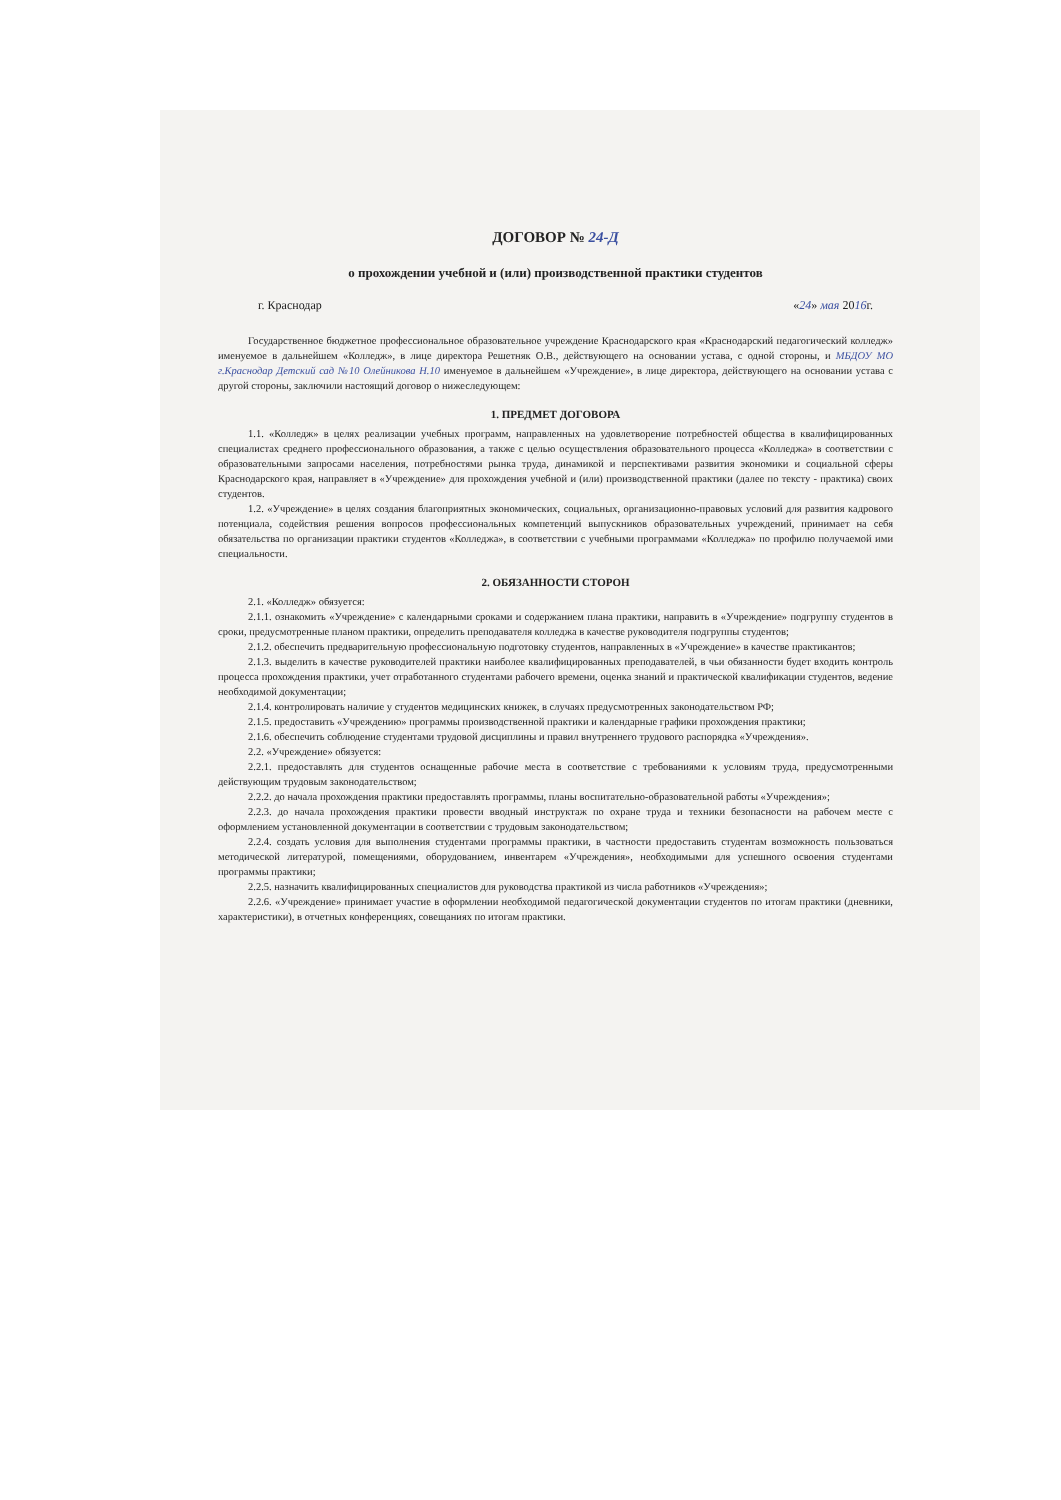ДОГОВОР № 24-Д
о прохождении учебной и (или) производственной практики студентов
г. Краснодар «24» мая 2016г.
Государственное бюджетное профессиональное образовательное учреждение Краснодарского края «Краснодарский педагогический колледж» именуемое в дальнейшем «Колледж», в лице директора Решетняк О.В., действующего на основании устава, с одной стороны, и МБДОУ МО г.Краснодар Детский сад №10 Олейникова Н.10 именуемое в дальнейшем «Учреждение», в лице директора, действующего на основании устава с другой стороны, заключили настоящий договор о нижеследующем:
1. ПРЕДМЕТ ДОГОВОРА
1.1. «Колледж» в целях реализации учебных программ, направленных на удовлетворение потребностей общества в квалифицированных специалистах среднего профессионального образования, а также с целью осуществления образовательного процесса «Колледжа» в соответствии с образовательными запросами населения, потребностями рынка труда, динамикой и перспективами развития экономики и социальной сферы Краснодарского края, направляет в «Учреждение» для прохождения учебной и (или) производственной практики (далее по тексту - практика) своих студентов.
1.2. «Учреждение» в целях создания благоприятных экономических, социальных, организационно-правовых условий для развития кадрового потенциала, содействия решения вопросов профессиональных компетенций выпускников образовательных учреждений, принимает на себя обязательства по организации практики студентов «Колледжа», в соответствии с учебными программами «Колледжа» по профилю получаемой ими специальности.
2. ОБЯЗАННОСТИ СТОРОН
2.1. «Колледж» обязуется:
2.1.1. ознакомить «Учреждение» с календарными сроками и содержанием плана практики, направить в «Учреждение» подгруппу студентов в сроки, предусмотренные планом практики, определить преподавателя колледжа в качестве руководителя подгруппы студентов;
2.1.2. обеспечить предварительную профессиональную подготовку студентов, направленных в «Учреждение» в качестве практикантов;
2.1.3. выделить в качестве руководителей практики наиболее квалифицированных преподавателей, в чьи обязанности будет входить контроль процесса прохождения практики, учет отработанного студентами рабочего времени, оценка знаний и практической квалификации студентов, ведение необходимой документации;
2.1.4. контролировать наличие у студентов медицинских книжек, в случаях предусмотренных законодательством РФ;
2.1.5. предоставить «Учреждению» программы производственной практики и календарные графики прохождения практики;
2.1.6. обеспечить соблюдение студентами трудовой дисциплины и правил внутреннего трудового распорядка «Учреждения».
2.2. «Учреждение» обязуется:
2.2.1. предоставлять для студентов оснащенные рабочие места в соответствие с требованиями к условиям труда, предусмотренными действующим трудовым законодательством;
2.2.2. до начала прохождения практики предоставлять программы, планы воспитательно-образовательной работы «Учреждения»;
2.2.3. до начала прохождения практики провести вводный инструктаж по охране труда и техники безопасности на рабочем месте с оформлением установленной документации в соответствии с трудовым законодательством;
2.2.4. создать условия для выполнения студентами программы практики, в частности предоставить студентам возможность пользоваться методической литературой, помещениями, оборудованием, инвентарем «Учреждения», необходимыми для успешного освоения студентами программы практики;
2.2.5. назначить квалифицированных специалистов для руководства практикой из числа работников «Учреждения»;
2.2.6. «Учреждение» принимает участие в оформлении необходимой педагогической документации студентов по итогам практики (дневники, характеристики), в отчетных конференциях, совещаниях по итогам практики.